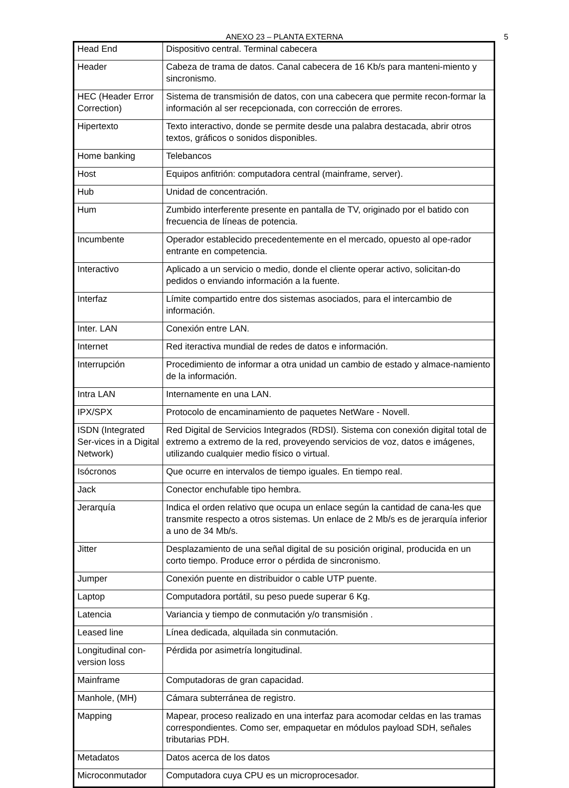ANEXO 23 – PLANTA EXTERNA 5
| Head End | Dispositivo central. Terminal cabecera |
| Header | Cabeza de trama de datos. Canal cabecera de 16 Kb/s para manteni-miento y sincronismo. |
| HEC (Header Error Correction) | Sistema de transmisión de datos, con una cabecera que permite recon-formar la información al ser recepcionada, con corrección de errores. |
| Hipertexto | Texto interactivo, donde se permite desde una palabra destacada, abrir otros textos, gráficos o sonidos disponibles. |
| Home banking | Telebancos |
| Host | Equipos anfitrión: computadora central (mainframe, server). |
| Hub | Unidad de concentración. |
| Hum | Zumbido interferente presente en pantalla de TV, originado por el batido con frecuencia de líneas de potencia. |
| Incumbente | Operador establecido precedentemente en el mercado, opuesto al ope-rador entrante en competencia. |
| Interactivo | Aplicado a un servicio o medio, donde el cliente operar activo, solicitan-do pedidos o enviando información a la fuente. |
| Interfaz | Límite compartido entre dos sistemas asociados, para el intercambio de información. |
| Inter. LAN | Conexión entre LAN. |
| Internet | Red iteractiva mundial de redes de datos e información. |
| Interrupción | Procedimiento de informar a otra unidad un cambio de estado y almace-namiento de la información. |
| Intra LAN | Internamente en una LAN. |
| IPX/SPX | Protocolo de encaminamiento de paquetes NetWare - Novell. |
| ISDN (Integrated Ser-vices in a Digital Network) | Red Digital de Servicios Integrados (RDSI). Sistema con conexión digital total de extremo a extremo de la red, proveyendo servicios de voz, datos e imágenes, utilizando cualquier medio físico o virtual. |
| Isócronos | Que ocurre en intervalos de tiempo iguales. En tiempo real. |
| Jack | Conector enchufable tipo hembra. |
| Jerarquía | Indica el orden relativo que ocupa un enlace según la cantidad de cana-les que transmite respecto a otros sistemas. Un enlace de 2 Mb/s es de jerarquía inferior a uno de 34 Mb/s. |
| Jitter | Desplazamiento de una señal digital de su posición original, producida en un corto tiempo. Produce error o pérdida de sincronismo. |
| Jumper | Conexión puente en distribuidor o cable UTP puente. |
| Laptop | Computadora portátil, su peso puede superar 6 Kg. |
| Latencia | Variancia y tiempo de conmutación y/o transmisión . |
| Leased line | Línea dedicada, alquilada sin conmutación. |
| Longitudinal con-version loss | Pérdida por asimetría longitudinal. |
| Mainframe | Computadoras de gran capacidad. |
| Manhole, (MH) | Cámara subterránea de registro. |
| Mapping | Mapear, proceso realizado en una interfaz para acomodar celdas en las tramas correspondientes. Como ser, empaquetar en módulos payload SDH, señales tributarias PDH. |
| Metadatos | Datos acerca de los datos |
| Microconmutador | Computadora cuya CPU es un microprocesador. |